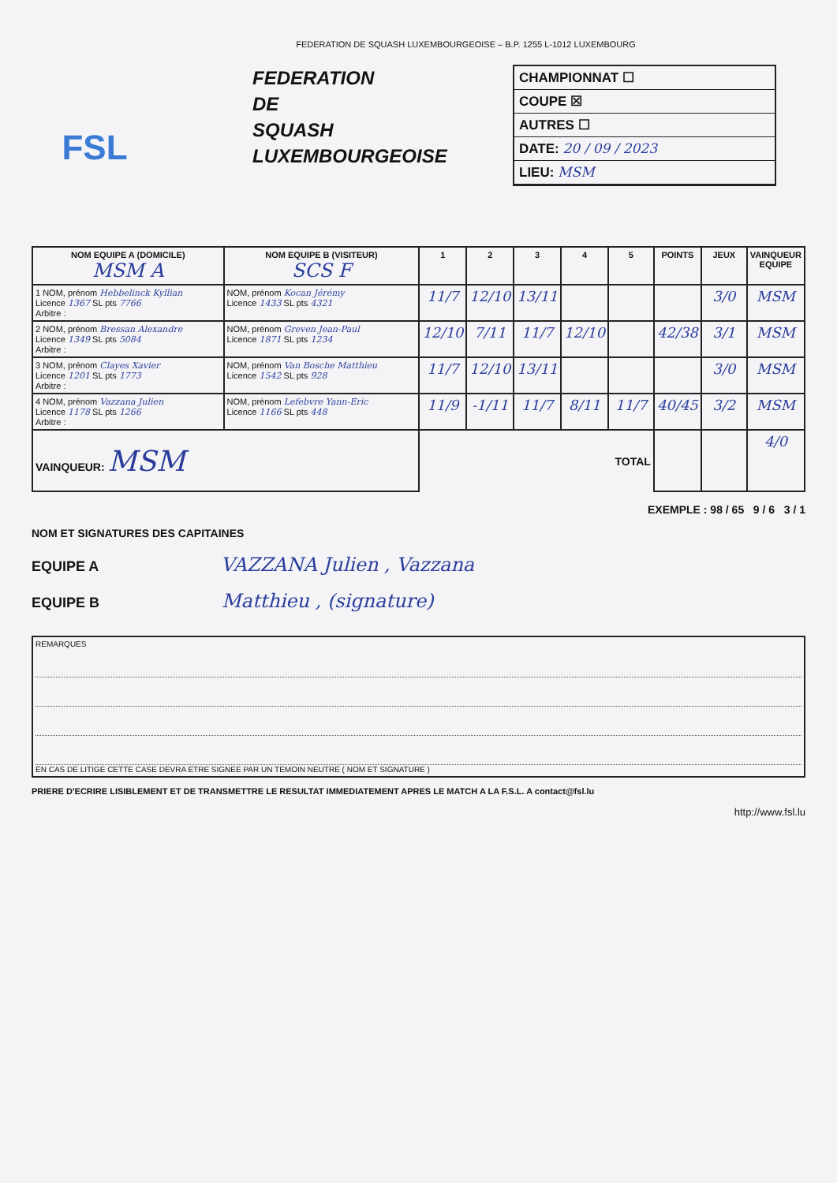FEDERATION DE SQUASH LUXEMBOURGEOISE – B.P. 1255 L-1012 LUXEMBOURG
FSL
FEDERATION
DE
SQUASH
LUXEMBOURGEOISE
CHAMPIONNAT ☐
COUPE ☒
AUTRES ☐
DATE: 20 / 09 / 2023
LIEU: MSM
| NOM EQUIPE A (DOMICILE) MSM A | NOM EQUIPE B (VISITEUR) SCS F | 1 | 2 | 3 | 4 | 5 | POINTS | JEUX | VAINQUEUR EQUIPE |
| --- | --- | --- | --- | --- | --- | --- | --- | --- | --- |
| 1 NOM, prénom Hebbelinck Kyllian Licence 1367 SL pts 7766 Arbitre : | NOM, prénom Kocan Jérémy Licence 1433 SL pts 4321 | 11/7 | 12/10 | 13/11 | | | | 3/0 | MSM |
| 2 NOM, prénom Bressan Alexandre Licence 1349 SL pts 5084 Arbitre : | NOM, prénom Greven Jean-Paul Licence 1871 SL pts 1234 | 12/10 | 7/11 | 11/7 | 12/10 | | 42/38 | 3/1 | MSM |
| 3 NOM, prénom Clayes Xavier Licence 1201 SL pts 1773 Arbitre : | NOM, prénom Van Bosche Matthieu Licence 1542 SL pts 928 | 11/7 | 12/10 | 13/11 | | | | 3/0 | MSM |
| 4 NOM, prénom Vazzana Julien Licence 1178 SL pts 1266 Arbitre : | NOM, prénom Lefebvre Yann-Eric Licence 1166 SL pts 448 | 11/9 | -1/11 | 11/7 | 8/11 | 11/7 | 40/45 | 3/2 | MSM |
| VAINQUEUR: MSM | | TOTAL | | | | | | | 4/0 |
EXEMPLE : 98 / 65 9 / 6 3 / 1
NOM ET SIGNATURES DES CAPITAINES
EQUIPE A VAZZANA Julien , Vazzana
EQUIPE B Matthieu , (signature)
REMARQUES
EN CAS DE LITIGE CETTE CASE DEVRA ETRE SIGNEE PAR UN TEMOIN NEUTRE ( NOM ET SIGNATURE )
PRIERE D'ECRIRE LISIBLEMENT ET DE TRANSMETTRE LE RESULTAT IMMEDIATEMENT APRES LE MATCH A LA F.S.L. A contact@fsl.lu
http://www.fsl.lu